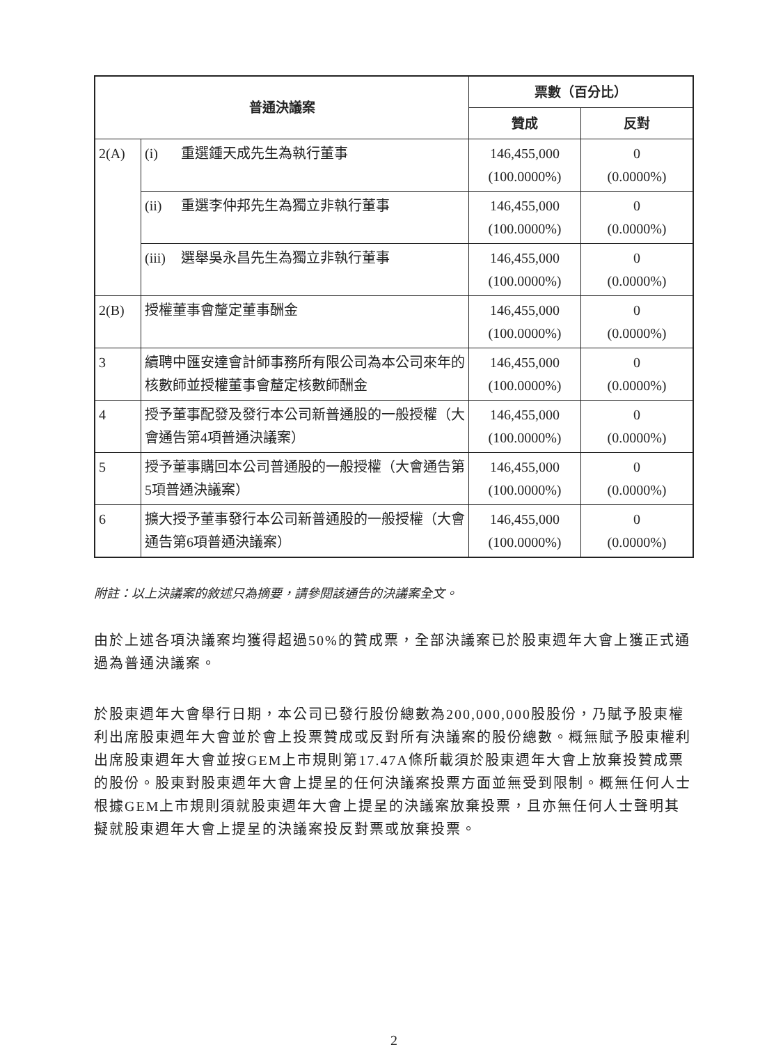| 普通決議案 | | 票數（百分比） | |
| --- | --- | --- | --- |
| | | 贊成 | 反對 |
| 2(A) | (i) 重選鍾天成先生為執行董事 | 146,455,000 (100.0000%) | 0 (0.0000%) |
| | (ii) 重選李仲邦先生為獨立非執行董事 | 146,455,000 (100.0000%) | 0 (0.0000%) |
| | (iii) 選舉吳永昌先生為獨立非執行董事 | 146,455,000 (100.0000%) | 0 (0.0000%) |
| 2(B) | 授權董事會釐定董事酬金 | 146,455,000 (100.0000%) | 0 (0.0000%) |
| 3 | 續聘中匯安達會計師事務所有限公司為本公司來年的核數師並授權董事會釐定核數師酬金 | 146,455,000 (100.0000%) | 0 (0.0000%) |
| 4 | 授予董事配發及發行本公司新普通股的一般授權（大會通告第4項普通決議案） | 146,455,000 (100.0000%) | 0 (0.0000%) |
| 5 | 授予董事購回本公司普通股的一般授權（大會通告第5項普通決議案） | 146,455,000 (100.0000%) | 0 (0.0000%) |
| 6 | 擴大授予董事發行本公司新普通股的一般授權（大會通告第6項普通決議案） | 146,455,000 (100.0000%) | 0 (0.0000%) |
附註：以上決議案的敘述只為摘要，請參閱該通告的決議案全文。
由於上述各項決議案均獲得超過50%的贊成票，全部決議案已於股東週年大會上獲正式通過為普通決議案。
於股東週年大會舉行日期，本公司已發行股份總數為200,000,000股股份，乃賦予股東權利出席股東週年大會並於會上投票贊成或反對所有決議案的股份總數。概無賦予股東權利出席股東週年大會並按GEM上市規則第17.47A條所載須於股東週年大會上放棄投贊成票的股份。股東對股東週年大會上提呈的任何決議案投票方面並無受到限制。概無任何人士根據GEM上市規則須就股東週年大會上提呈的決議案放棄投票，且亦無任何人士聲明其擬就股東週年大會上提呈的決議案投反對票或放棄投票。
2